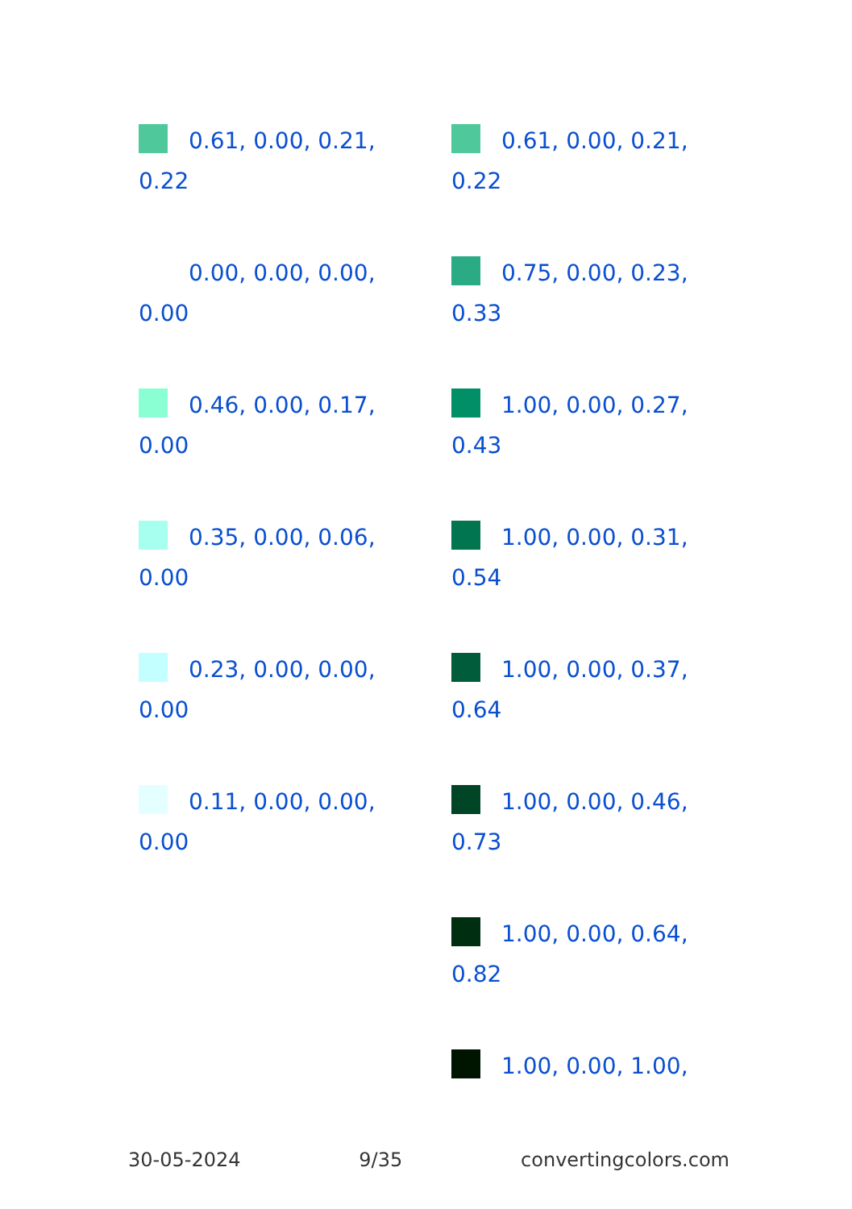0.61, 0.00, 0.21, 0.22
0.00, 0.00, 0.00, 0.00
0.46, 0.00, 0.17, 0.00
0.35, 0.00, 0.06, 0.00
0.23, 0.00, 0.00, 0.00
0.11, 0.00, 0.00, 0.00
0.61, 0.00, 0.21, 0.22
0.75, 0.00, 0.23, 0.33
1.00, 0.00, 0.27, 0.43
1.00, 0.00, 0.31, 0.54
1.00, 0.00, 0.37, 0.64
1.00, 0.00, 0.46, 0.73
1.00, 0.00, 0.64, 0.82
1.00, 0.00, 1.00,
30-05-2024 9/35 convertingcolors.com